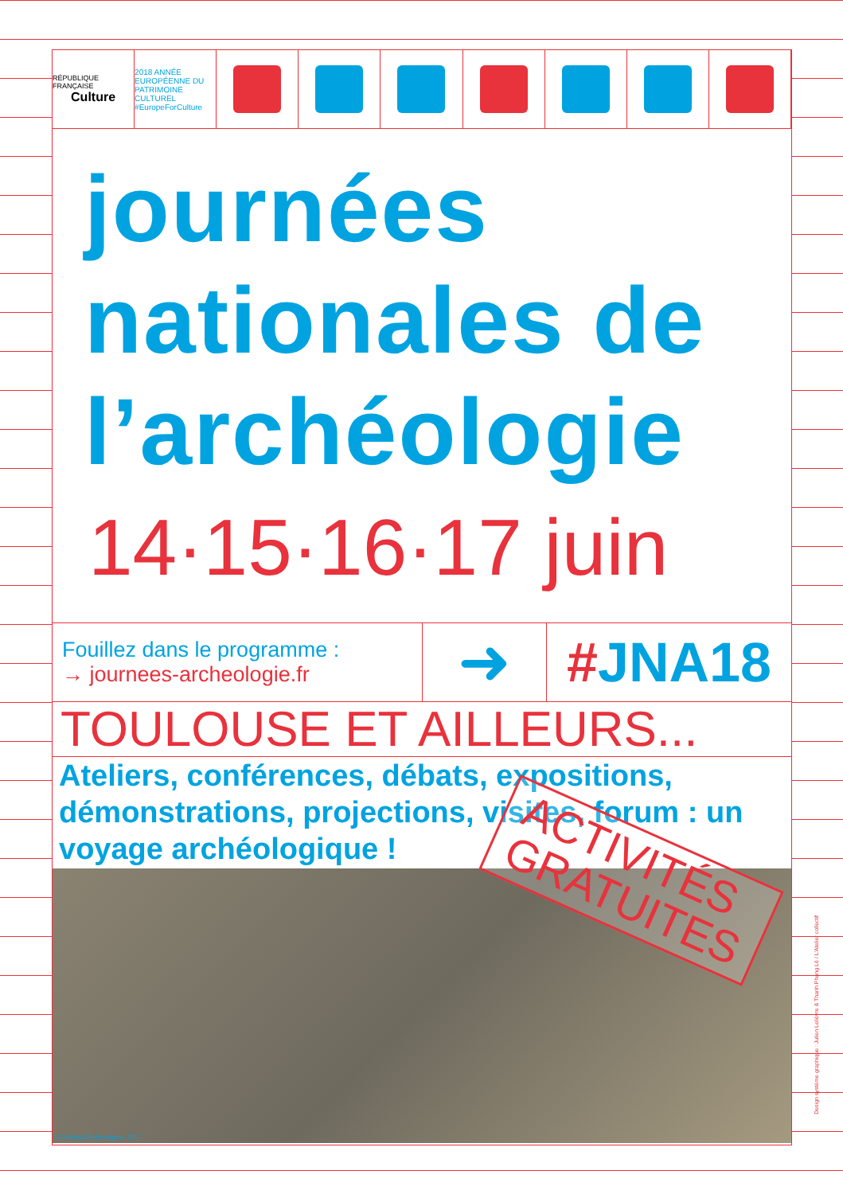RÉPUBLIQUE FRANÇAISE
Culture
2018 ANNÉE EUROPÉENNE DU PATRIMOINE CULTUREL #EuropeForCulture
journées
nationales de
l’archéologie
14·15·16·17 juin
Fouillez dans le programme :
→ journees-archeologie.fr
➜ #JNA18
TOULOUSE ET AILLEURS...
Ateliers, conférences, débats, expositions, démonstrations, projections, visites, forum : un voyage archéologique !
ACTIVITÉS
GRATUITES
© Grottes&Archéologies, 2017
Design système graphique : Julien Lelièvre & Thanh Phong Lê / L'Atelier collectif